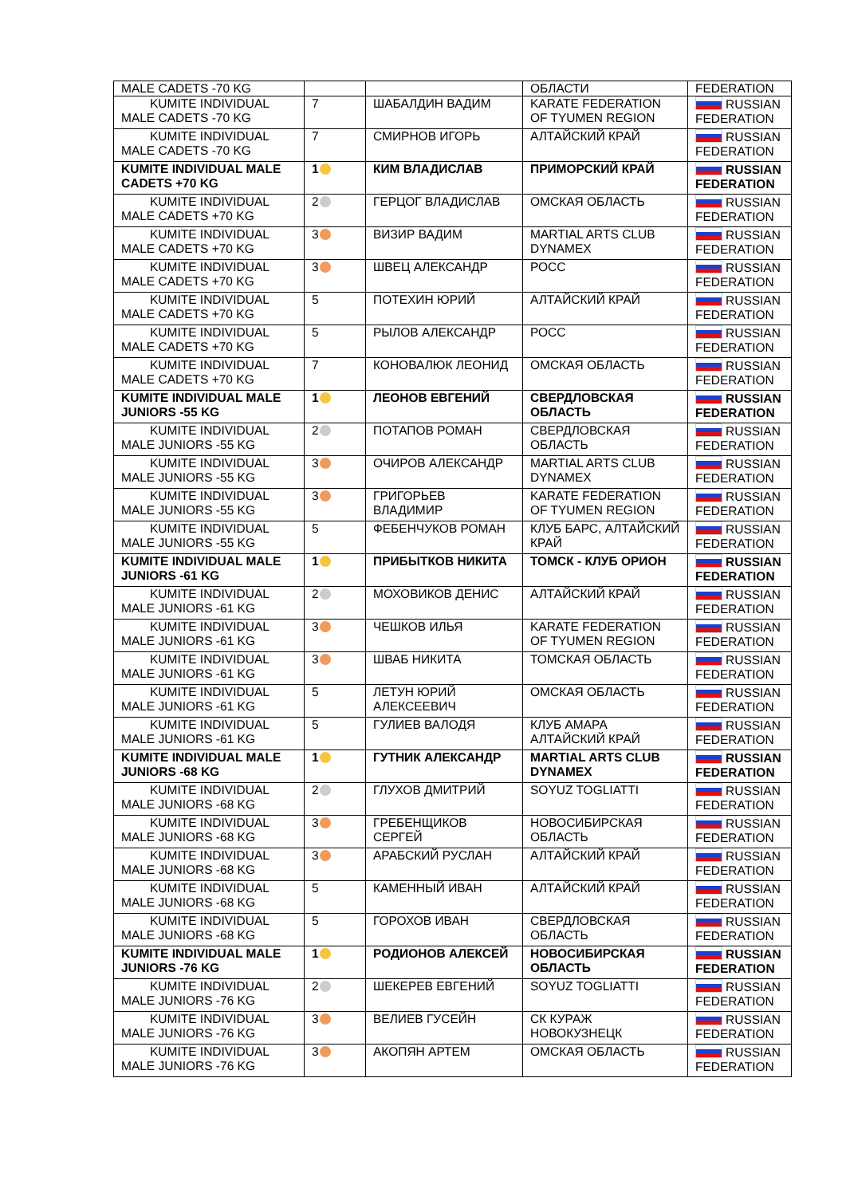| MALE CADETS -70 KG | | | ОБЛАСТИ | FEDERATION |
| KUMITE INDIVIDUAL MALE CADETS -70 KG | 7 | ШАБАЛДИН ВАДИМ | KARATE FEDERATION OF TYUMEN REGION | RUSSIAN FEDERATION |
| KUMITE INDIVIDUAL MALE CADETS -70 KG | 7 | СМИРНОВ ИГОРЬ | АЛТАЙСКИЙ КРАЙ | RUSSIAN FEDERATION |
| KUMITE INDIVIDUAL MALE CADETS +70 KG | 1 | КИМ ВЛАДИСЛАВ | ПРИМОРСКИЙ КРАЙ | RUSSIAN FEDERATION |
| KUMITE INDIVIDUAL MALE CADETS +70 KG | 2 | ГЕРЦОГ ВЛАДИСЛАВ | ОМСКАЯ ОБЛАСТЬ | RUSSIAN FEDERATION |
| KUMITE INDIVIDUAL MALE CADETS +70 KG | 3 | ВИЗИР ВАДИМ | MARTIAL ARTS CLUB DYNAMEX | RUSSIAN FEDERATION |
| KUMITE INDIVIDUAL MALE CADETS +70 KG | 3 | ШВЕЦ АЛЕКСАНДР | РОСС | RUSSIAN FEDERATION |
| KUMITE INDIVIDUAL MALE CADETS +70 KG | 5 | ПОТЕХИН ЮРИЙ | АЛТАЙСКИЙ КРАЙ | RUSSIAN FEDERATION |
| KUMITE INDIVIDUAL MALE CADETS +70 KG | 5 | РЫЛОВ АЛЕКСАНДР | РОСС | RUSSIAN FEDERATION |
| KUMITE INDIVIDUAL MALE CADETS +70 KG | 7 | КОНОВАЛЮК ЛЕОНИД | ОМСКАЯ ОБЛАСТЬ | RUSSIAN FEDERATION |
| KUMITE INDIVIDUAL MALE JUNIORS -55 KG | 1 | ЛЕОНОВ ЕВГЕНИЙ | СВЕРДЛОВСКАЯ ОБЛАСТЬ | RUSSIAN FEDERATION |
| KUMITE INDIVIDUAL MALE JUNIORS -55 KG | 2 | ПОТАПОВ РОМАН | СВЕРДЛОВСКАЯ ОБЛАСТЬ | RUSSIAN FEDERATION |
| KUMITE INDIVIDUAL MALE JUNIORS -55 KG | 3 | ОЧИРОВ АЛЕКСАНДР | MARTIAL ARTS CLUB DYNAMEX | RUSSIAN FEDERATION |
| KUMITE INDIVIDUAL MALE JUNIORS -55 KG | 3 | ГРИГОРЬЕВ ВЛАДИМИР | KARATE FEDERATION OF TYUMEN REGION | RUSSIAN FEDERATION |
| KUMITE INDIVIDUAL MALE JUNIORS -55 KG | 5 | ФЕБЕНЧУКОВ РОМАН | КЛУБ БАРС, АЛТАЙСКИЙ КРАЙ | RUSSIAN FEDERATION |
| KUMITE INDIVIDUAL MALE JUNIORS -61 KG | 1 | ПРИБЫТКОВ НИКИТА | ТОМСК - КЛУБ ОРИОН | RUSSIAN FEDERATION |
| KUMITE INDIVIDUAL MALE JUNIORS -61 KG | 2 | МОХОВИКОВ ДЕНИС | АЛТАЙСКИЙ КРАЙ | RUSSIAN FEDERATION |
| KUMITE INDIVIDUAL MALE JUNIORS -61 KG | 3 | ЧЕШКОВ ИЛЬЯ | KARATE FEDERATION OF TYUMEN REGION | RUSSIAN FEDERATION |
| KUMITE INDIVIDUAL MALE JUNIORS -61 KG | 3 | ШВАБ НИКИТА | ТОМСКАЯ ОБЛАСТЬ | RUSSIAN FEDERATION |
| KUMITE INDIVIDUAL MALE JUNIORS -61 KG | 5 | ЛЕТУН ЮРИЙ АЛЕКСЕЕВИЧ | ОМСКАЯ ОБЛАСТЬ | RUSSIAN FEDERATION |
| KUMITE INDIVIDUAL MALE JUNIORS -61 KG | 5 | ГУЛИЕВ ВАЛОДЯ | КЛУБ АМАРА АЛТАЙСКИЙ КРАЙ | RUSSIAN FEDERATION |
| KUMITE INDIVIDUAL MALE JUNIORS -68 KG | 1 | ГУТНИК АЛЕКСАНДР | MARTIAL ARTS CLUB DYNAMEX | RUSSIAN FEDERATION |
| KUMITE INDIVIDUAL MALE JUNIORS -68 KG | 2 | ГЛУХОВ ДМИТРИЙ | SOYUZ TOGLIATTI | RUSSIAN FEDERATION |
| KUMITE INDIVIDUAL MALE JUNIORS -68 KG | 3 | ГРЕБЕНЩИКОВ СЕРГЕЙ | НОВОСИБИРСКАЯ ОБЛАСТЬ | RUSSIAN FEDERATION |
| KUMITE INDIVIDUAL MALE JUNIORS -68 KG | 3 | АРАБСКИЙ РУСЛАН | АЛТАЙСКИЙ КРАЙ | RUSSIAN FEDERATION |
| KUMITE INDIVIDUAL MALE JUNIORS -68 KG | 5 | КАМЕННЫЙ ИВАН | АЛТАЙСКИЙ КРАЙ | RUSSIAN FEDERATION |
| KUMITE INDIVIDUAL MALE JUNIORS -68 KG | 5 | ГОРОХОВ ИВАН | СВЕРДЛОВСКАЯ ОБЛАСТЬ | RUSSIAN FEDERATION |
| KUMITE INDIVIDUAL MALE JUNIORS -76 KG | 1 | РОДИОНОВ АЛЕКСЕЙ | НОВОСИБИРСКАЯ ОБЛАСТЬ | RUSSIAN FEDERATION |
| KUMITE INDIVIDUAL MALE JUNIORS -76 KG | 2 | ШЕКЕРЕВ ЕВГЕНИЙ | SOYUZ TOGLIATTI | RUSSIAN FEDERATION |
| KUMITE INDIVIDUAL MALE JUNIORS -76 KG | 3 | ВЕЛИЕВ ГУСЕЙН | СК КУРАЖ НОВОКУЗНЕЦК | RUSSIAN FEDERATION |
| KUMITE INDIVIDUAL MALE JUNIORS -76 KG | 3 | АКОПЯН АРТЕМ | ОМСКАЯ ОБЛАСТЬ | RUSSIAN FEDERATION |